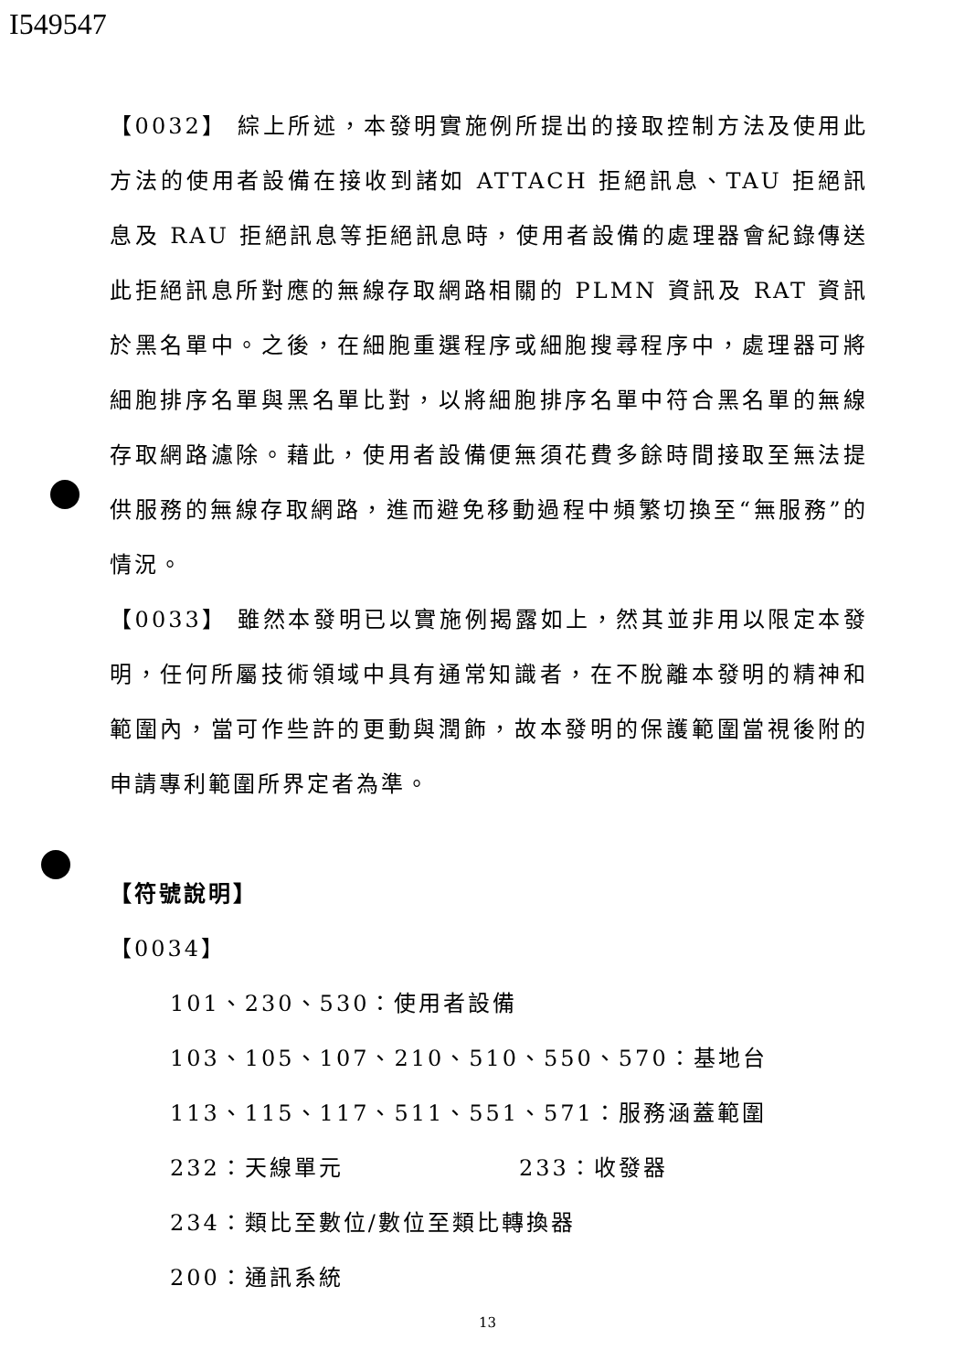I549547
【0032】 綜上所述，本發明實施例所提出的接取控制方法及使用此方法的使用者設備在接收到諸如 ATTACH 拒絕訊息、TAU 拒絕訊息及 RAU 拒絕訊息等拒絕訊息時，使用者設備的處理器會紀錄傳送此拒絕訊息所對應的無線存取網路相關的 PLMN 資訊及 RAT 資訊於黑名單中。之後，在細胞重選程序或細胞搜尋程序中，處理器可將細胞排序名單與黑名單比對，以將細胞排序名單中符合黑名單的無線存取網路濾除。藉此，使用者設備便無須花費多餘時間接取至無法提供服務的無線存取網路，進而避免移動過程中頻繁切換至“無服務”的情況。
【0033】 雖然本發明已以實施例揭露如上，然其並非用以限定本發明，任何所屬技術領域中具有通常知識者，在不脫離本發明的精神和範圍內，當可作些許的更動與潤飾，故本發明的保護範圍當視後附的申請專利範圍所界定者為準。
【符號說明】
【0034】
101、230、530：使用者設備
103、105、107、210、510、550、570：基地台
113、115、117、511、551、571：服務涵蓋範圍
232：天線單元 233：收發器
234：類比至數位/數位至類比轉換器
200：通訊系統
13